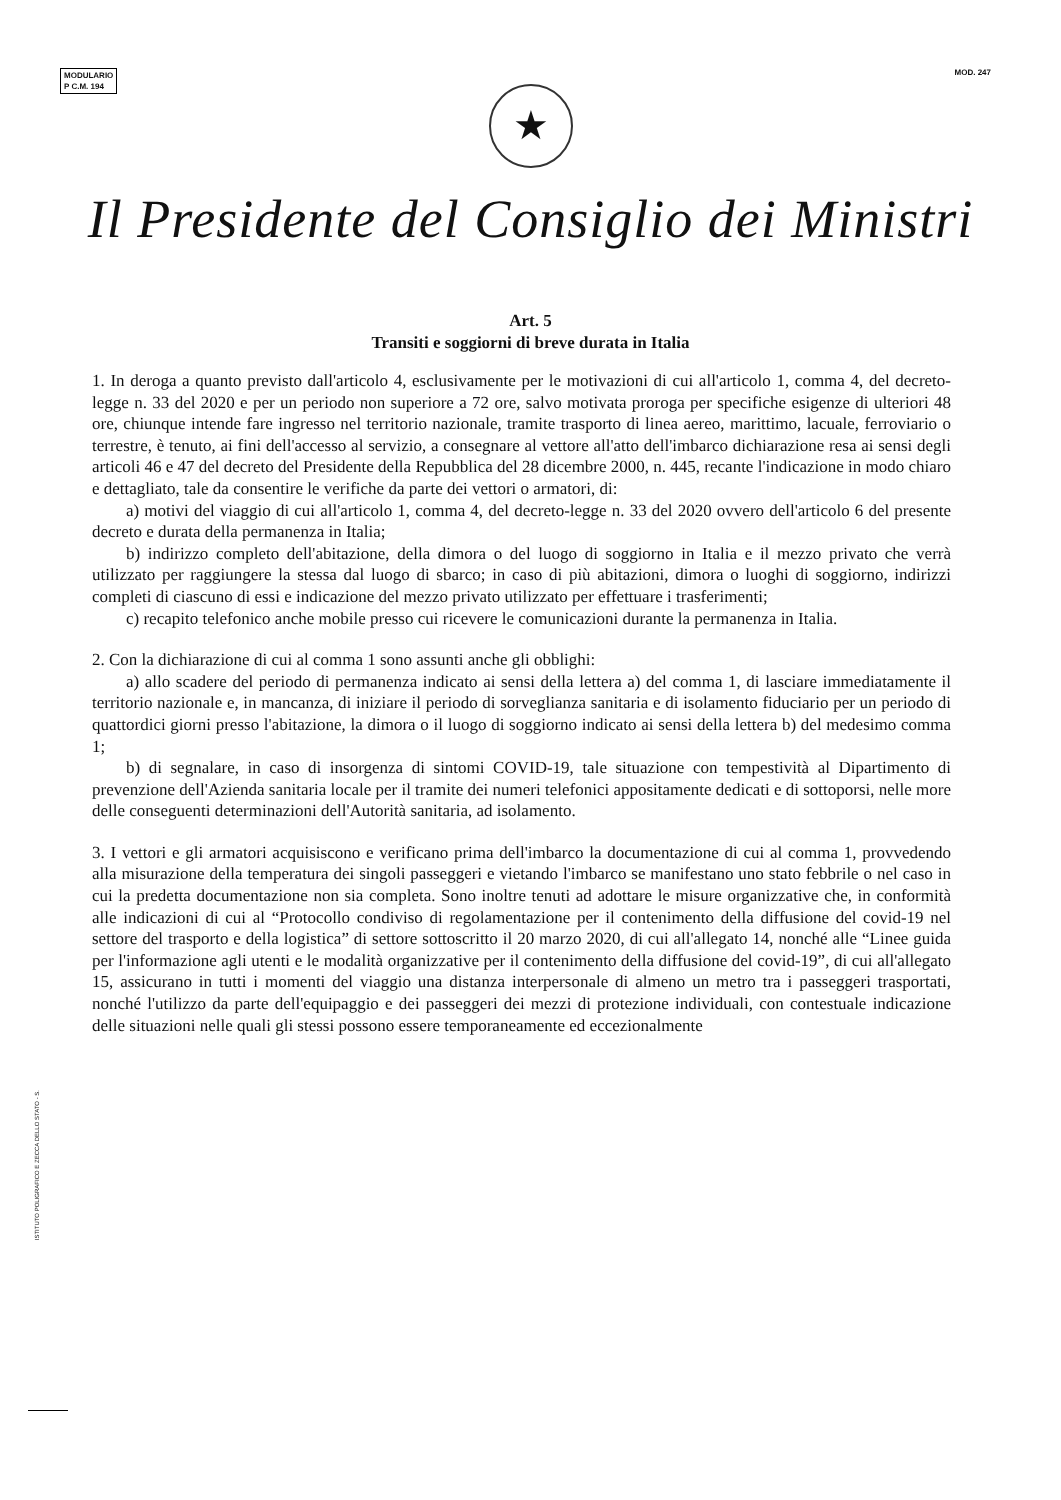MODULARIO
P C.M. 194
MOD. 247
★
Il Presidente del Consiglio dei Ministri
Art. 5
Transiti e soggiorni di breve durata in Italia
1. In deroga a quanto previsto dall'articolo 4, esclusivamente per le motivazioni di cui all'articolo 1, comma 4, del decreto-legge n. 33 del 2020 e per un periodo non superiore a 72 ore, salvo motivata proroga per specifiche esigenze di ulteriori 48 ore, chiunque intende fare ingresso nel territorio nazionale, tramite trasporto di linea aereo, marittimo, lacuale, ferroviario o terrestre, è tenuto, ai fini dell'accesso al servizio, a consegnare al vettore all'atto dell'imbarco dichiarazione resa ai sensi degli articoli 46 e 47 del decreto del Presidente della Repubblica del 28 dicembre 2000, n. 445, recante l'indicazione in modo chiaro e dettagliato, tale da consentire le verifiche da parte dei vettori o armatori, di:
a) motivi del viaggio di cui all'articolo 1, comma 4, del decreto-legge n. 33 del 2020 ovvero dell'articolo 6 del presente decreto e durata della permanenza in Italia;
b) indirizzo completo dell'abitazione, della dimora o del luogo di soggiorno in Italia e il mezzo privato che verrà utilizzato per raggiungere la stessa dal luogo di sbarco; in caso di più abitazioni, dimora o luoghi di soggiorno, indirizzi completi di ciascuno di essi e indicazione del mezzo privato utilizzato per effettuare i trasferimenti;
c) recapito telefonico anche mobile presso cui ricevere le comunicazioni durante la permanenza in Italia.
2. Con la dichiarazione di cui al comma 1 sono assunti anche gli obblighi:
a) allo scadere del periodo di permanenza indicato ai sensi della lettera a) del comma 1, di lasciare immediatamente il territorio nazionale e, in mancanza, di iniziare il periodo di sorveglianza sanitaria e di isolamento fiduciario per un periodo di quattordici giorni presso l'abitazione, la dimora o il luogo di soggiorno indicato ai sensi della lettera b) del medesimo comma 1;
b) di segnalare, in caso di insorgenza di sintomi COVID-19, tale situazione con tempestività al Dipartimento di prevenzione dell'Azienda sanitaria locale per il tramite dei numeri telefonici appositamente dedicati e di sottoporsi, nelle more delle conseguenti determinazioni dell'Autorità sanitaria, ad isolamento.
3. I vettori e gli armatori acquisiscono e verificano prima dell'imbarco la documentazione di cui al comma 1, provvedendo alla misurazione della temperatura dei singoli passeggeri e vietando l'imbarco se manifestano uno stato febbrile o nel caso in cui la predetta documentazione non sia completa. Sono inoltre tenuti ad adottare le misure organizzative che, in conformità alle indicazioni di cui al “Protocollo condiviso di regolamentazione per il contenimento della diffusione del covid-19 nel settore del trasporto e della logistica” di settore sottoscritto il 20 marzo 2020, di cui all'allegato 14, nonché alle “Linee guida per l'informazione agli utenti e le modalità organizzative per il contenimento della diffusione del covid-19”, di cui all'allegato 15, assicurano in tutti i momenti del viaggio una distanza interpersonale di almeno un metro tra i passeggeri trasportati, nonché l'utilizzo da parte dell'equipaggio e dei passeggeri dei mezzi di protezione individuali, con contestuale indicazione delle situazioni nelle quali gli stessi possono essere temporaneamente ed eccezionalmente
ISTITUTO POLIGRAFICO E ZECCA DELLO STATO - S.